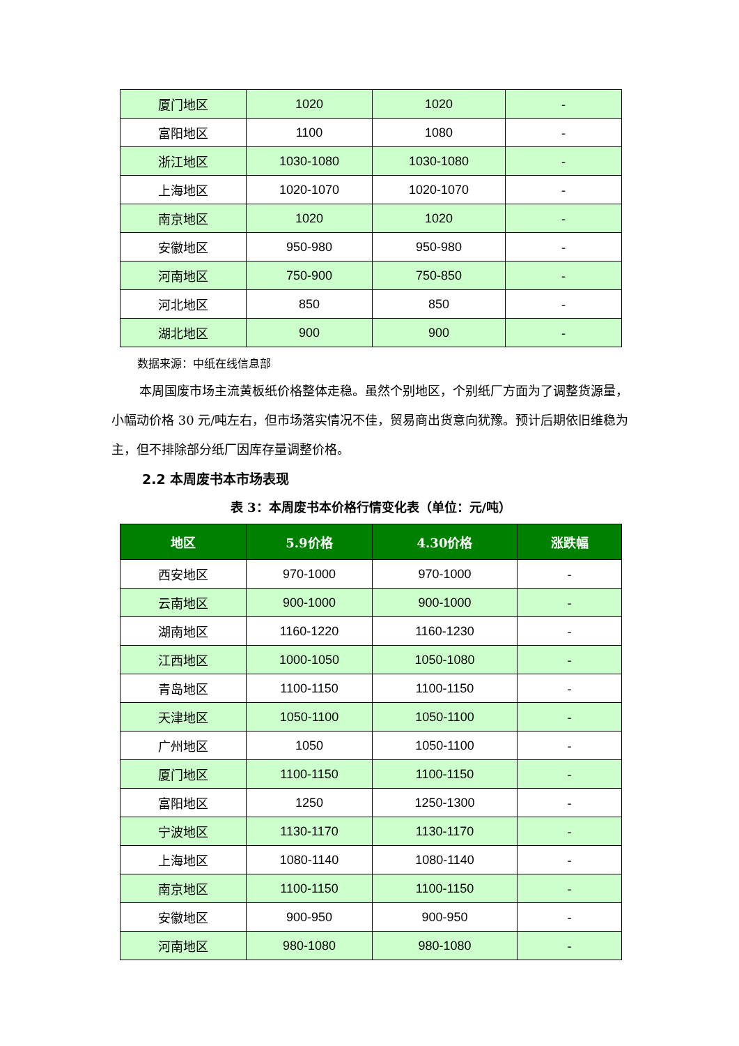| 厦门地区 | 1020 | 1020 | - |
| 富阳地区 | 1100 | 1080 | - |
| 浙江地区 | 1030-1080 | 1030-1080 | - |
| 上海地区 | 1020-1070 | 1020-1070 | - |
| 南京地区 | 1020 | 1020 | - |
| 安徽地区 | 950-980 | 950-980 | - |
| 河南地区 | 750-900 | 750-850 | - |
| 河北地区 | 850 | 850 | - |
| 湖北地区 | 900 | 900 | - |
数据来源：中纸在线信息部
本周国废市场主流黄板纸价格整体走稳。虽然个别地区，个别纸厂方面为了调整货源量，小幅动价格 30 元/吨左右，但市场落实情况不佳，贸易商出货意向犹豫。预计后期依旧维稳为主，但不排除部分纸厂因库存量调整价格。
2.2 本周废书本市场表现
表 3：本周废书本价格行情变化表（单位：元/吨）
| 地区 | 5.9价格 | 4.30价格 | 涨跌幅 |
| --- | --- | --- | --- |
| 西安地区 | 970-1000 | 970-1000 | - |
| 云南地区 | 900-1000 | 900-1000 | - |
| 湖南地区 | 1160-1220 | 1160-1230 | - |
| 江西地区 | 1000-1050 | 1050-1080 | - |
| 青岛地区 | 1100-1150 | 1100-1150 | - |
| 天津地区 | 1050-1100 | 1050-1100 | - |
| 广州地区 | 1050 | 1050-1100 | - |
| 厦门地区 | 1100-1150 | 1100-1150 | - |
| 富阳地区 | 1250 | 1250-1300 | - |
| 宁波地区 | 1130-1170 | 1130-1170 | - |
| 上海地区 | 1080-1140 | 1080-1140 | - |
| 南京地区 | 1100-1150 | 1100-1150 | - |
| 安徽地区 | 900-950 | 900-950 | - |
| 河南地区 | 980-1080 | 980-1080 | - |